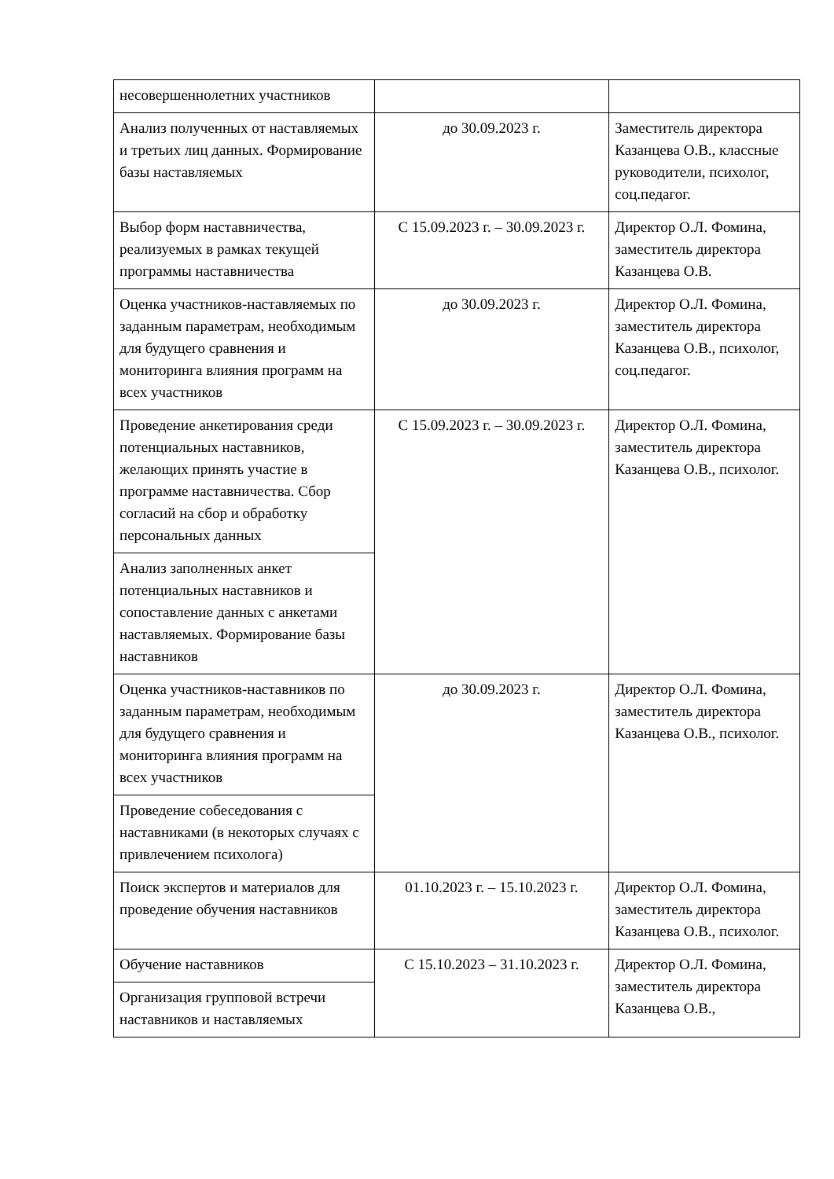| несовершеннолетних участников | | |
| Анализ полученных от наставляемых и третьих лиц данных. Формирование базы наставляемых | до 30.09.2023 г. | Заместитель директора Казанцева О.В., классные руководители, психолог, соц.педагог. |
| Выбор форм наставничества, реализуемых в рамках текущей программы наставничества | С 15.09.2023 г. – 30.09.2023 г. | Директор О.Л. Фомина, заместитель директора Казанцева О.В. |
| Оценка участников-наставляемых по заданным параметрам, необходимым для будущего сравнения и мониторинга влияния программ на всех участников | до 30.09.2023 г. | Директор О.Л. Фомина, заместитель директора Казанцева О.В., психолог, соц.педагог. |
| Проведение анкетирования среди потенциальных наставников, желающих принять участие в программе наставничества. Сбор согласий на сбор и обработку персональных данных | С 15.09.2023 г. – 30.09.2023 г. | Директор О.Л. Фомина, заместитель директора Казанцева О.В., психолог. |
| Анализ заполненных анкет потенциальных наставников и сопоставление данных с анкетами наставляемых. Формирование базы наставников | | |
| Оценка участников-наставников по заданным параметрам, необходимым для будущего сравнения и мониторинга влияния программ на всех участников | до 30.09.2023 г. | Директор О.Л. Фомина, заместитель директора Казанцева О.В., психолог. |
| Проведение собеседования с наставниками (в некоторых случаях с привлечением психолога) | | |
| Поиск экспертов и материалов для проведение обучения наставников | 01.10.2023 г. – 15.10.2023 г. | Директор О.Л. Фомина, заместитель директора Казанцева О.В., психолог. |
| Обучение наставников | С 15.10.2023 – 31.10.2023 г. | Директор О.Л. Фомина, заместитель директора Казанцева О.В., |
| Организация групповой встречи наставников и наставляемых | | |